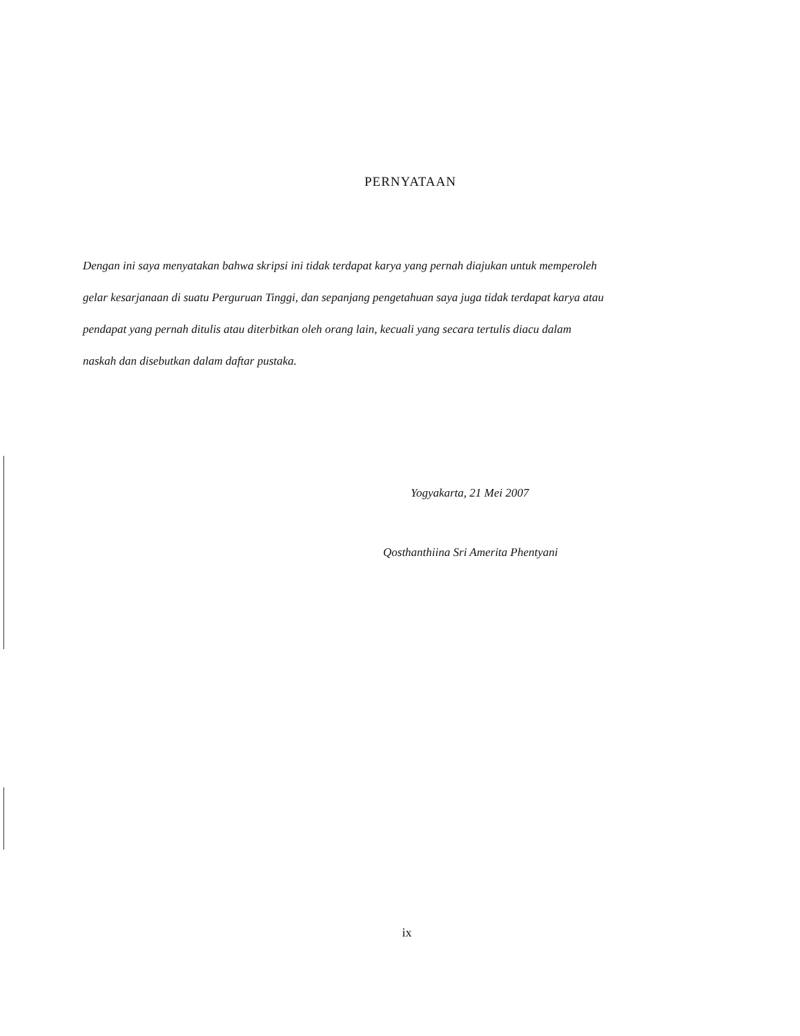PERNYATAAN
Dengan ini saya menyatakan bahwa skripsi ini tidak terdapat karya yang pernah diajukan untuk memperoleh gelar kesarjanaan di suatu Perguruan Tinggi, dan sepanjang pengetahuan saya juga tidak terdapat karya atau pendapat yang pernah ditulis atau diterbitkan oleh orang lain, kecuali yang secara tertulis diacu dalam naskah dan disebutkan dalam daftar pustaka.
Yogyakarta, 21 Mei 2007
Qosthanthiina Sri Amerita Phentyani
ix